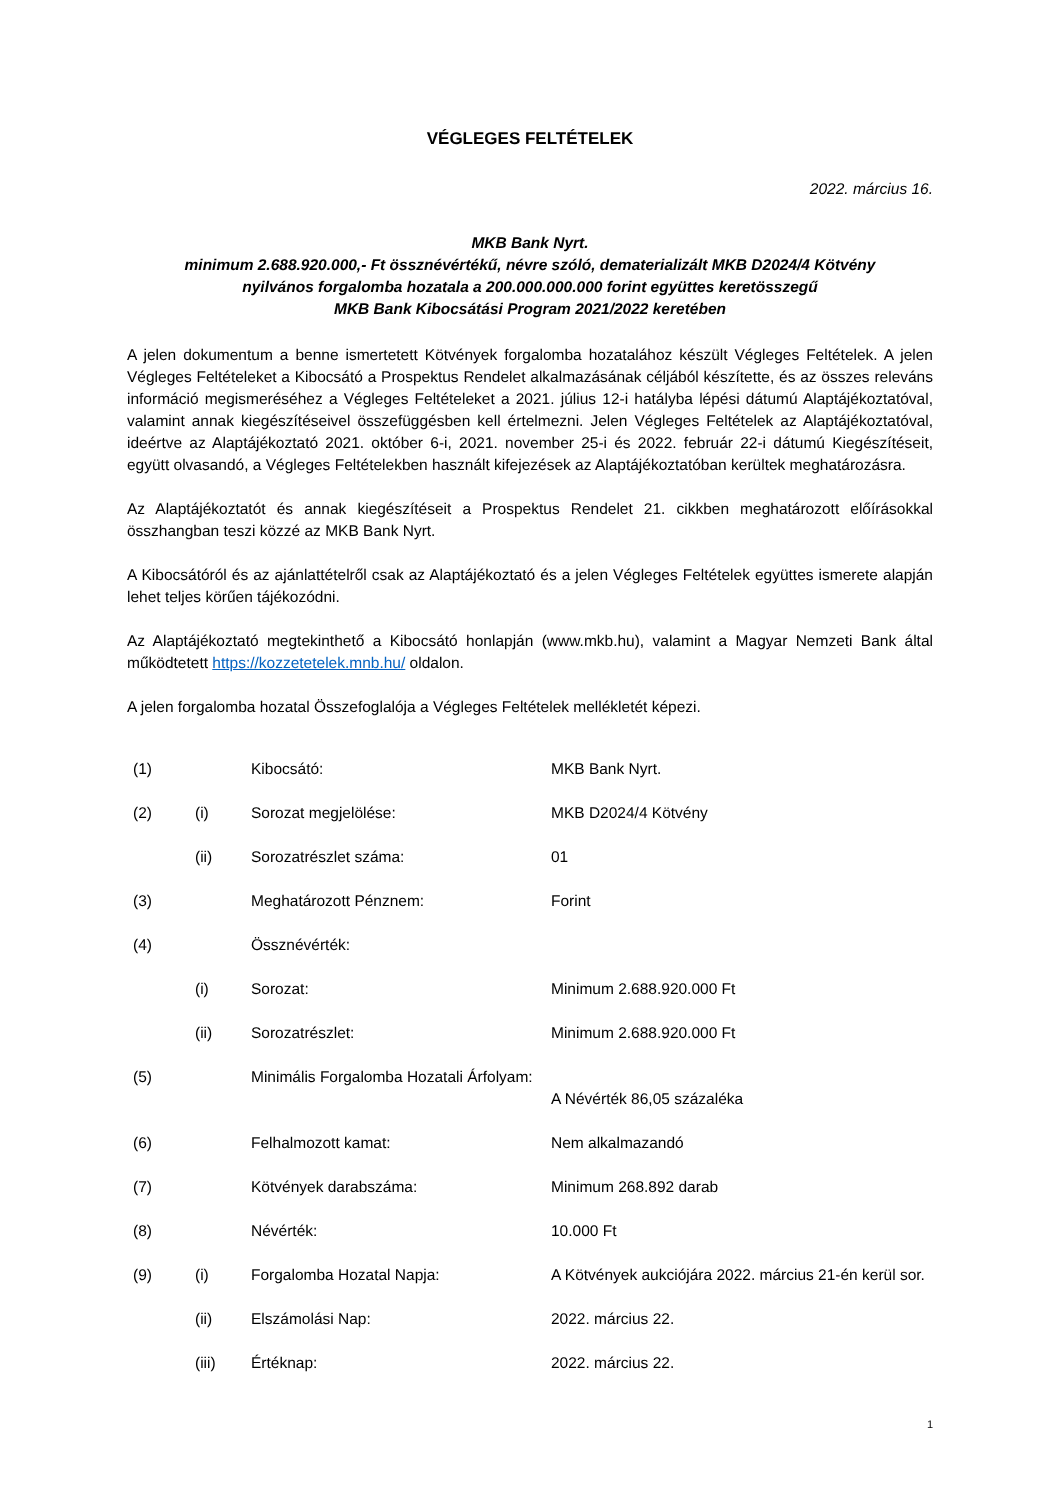VÉGLEGES FELTÉTELEK
2022. március 16.
MKB Bank Nyrt.
minimum 2.688.920.000,- Ft össznévértékű, névre szóló, dematerializált MKB D2024/4 Kötvény
nyilvános forgalomba hozatala a 200.000.000.000 forint együttes keretösszegű
MKB Bank Kibocsátási Program 2021/2022 keretében
A jelen dokumentum a benne ismertetett Kötvények forgalomba hozatalához készült Végleges Feltételek. A jelen Végleges Feltételeket a Kibocsátó a Prospektus Rendelet alkalmazásának céljából készítette, és az összes releváns információ megismeréséhez a Végleges Feltételeket a 2021. július 12-i hatályba lépési dátumú Alaptájékoztatóval, valamint annak kiegészítéseivel összefüggésben kell értelmezni. Jelen Végleges Feltételek az Alaptájékoztatóval, ideértve az Alaptájékoztató 2021. október 6-i, 2021. november 25-i és 2022. február 22-i dátumú Kiegészítéseit, együtt olvasandó, a Végleges Feltételekben használt kifejezések az Alaptájékoztatóban kerültek meghatározásra.
Az Alaptájékoztatót és annak kiegészítéseit a Prospektus Rendelet 21. cikkben meghatározott előírásokkal összhangban teszi közzé az MKB Bank Nyrt.
A Kibocsátóról és az ajánlattételről csak az Alaptájékoztató és a jelen Végleges Feltételek együttes ismerete alapján lehet teljes körűen tájékozódni.
Az Alaptájékoztató megtekinthető a Kibocsátó honlapján (www.mkb.hu), valamint a Magyar Nemzeti Bank által működtetett https://kozzetetelek.mnb.hu/ oldalon.
A jelen forgalomba hozatal Összefoglalója a Végleges Feltételek mellékletét képezi.
| (1) | | Kibocsátó: | MKB Bank Nyrt. |
| (2) | (i) | Sorozat megjelölése: | MKB D2024/4 Kötvény |
| | (ii) | Sorozatrészlet száma: | 01 |
| (3) | | Meghatározott Pénznem: | Forint |
| (4) | | Össznévérték: | |
| | (i) | Sorozat: | Minimum 2.688.920.000 Ft |
| | (ii) | Sorozatrészlet: | Minimum 2.688.920.000 Ft |
| (5) | | Minimális Forgalomba Hozatali Árfolyam: | A Névérték 86,05 százaléka |
| (6) | | Felhalmozott kamat: | Nem alkalmazandó |
| (7) | | Kötvények darabszáma: | Minimum 268.892 darab |
| (8) | | Névérték: | 10.000 Ft |
| (9) | (i) | Forgalomba Hozatal Napja: | A Kötvények aukciójára 2022. március 21-én kerül sor. |
| | (ii) | Elszámolási Nap: | 2022. március 22. |
| | (iii) | Értéknap: | 2022. március 22. |
1